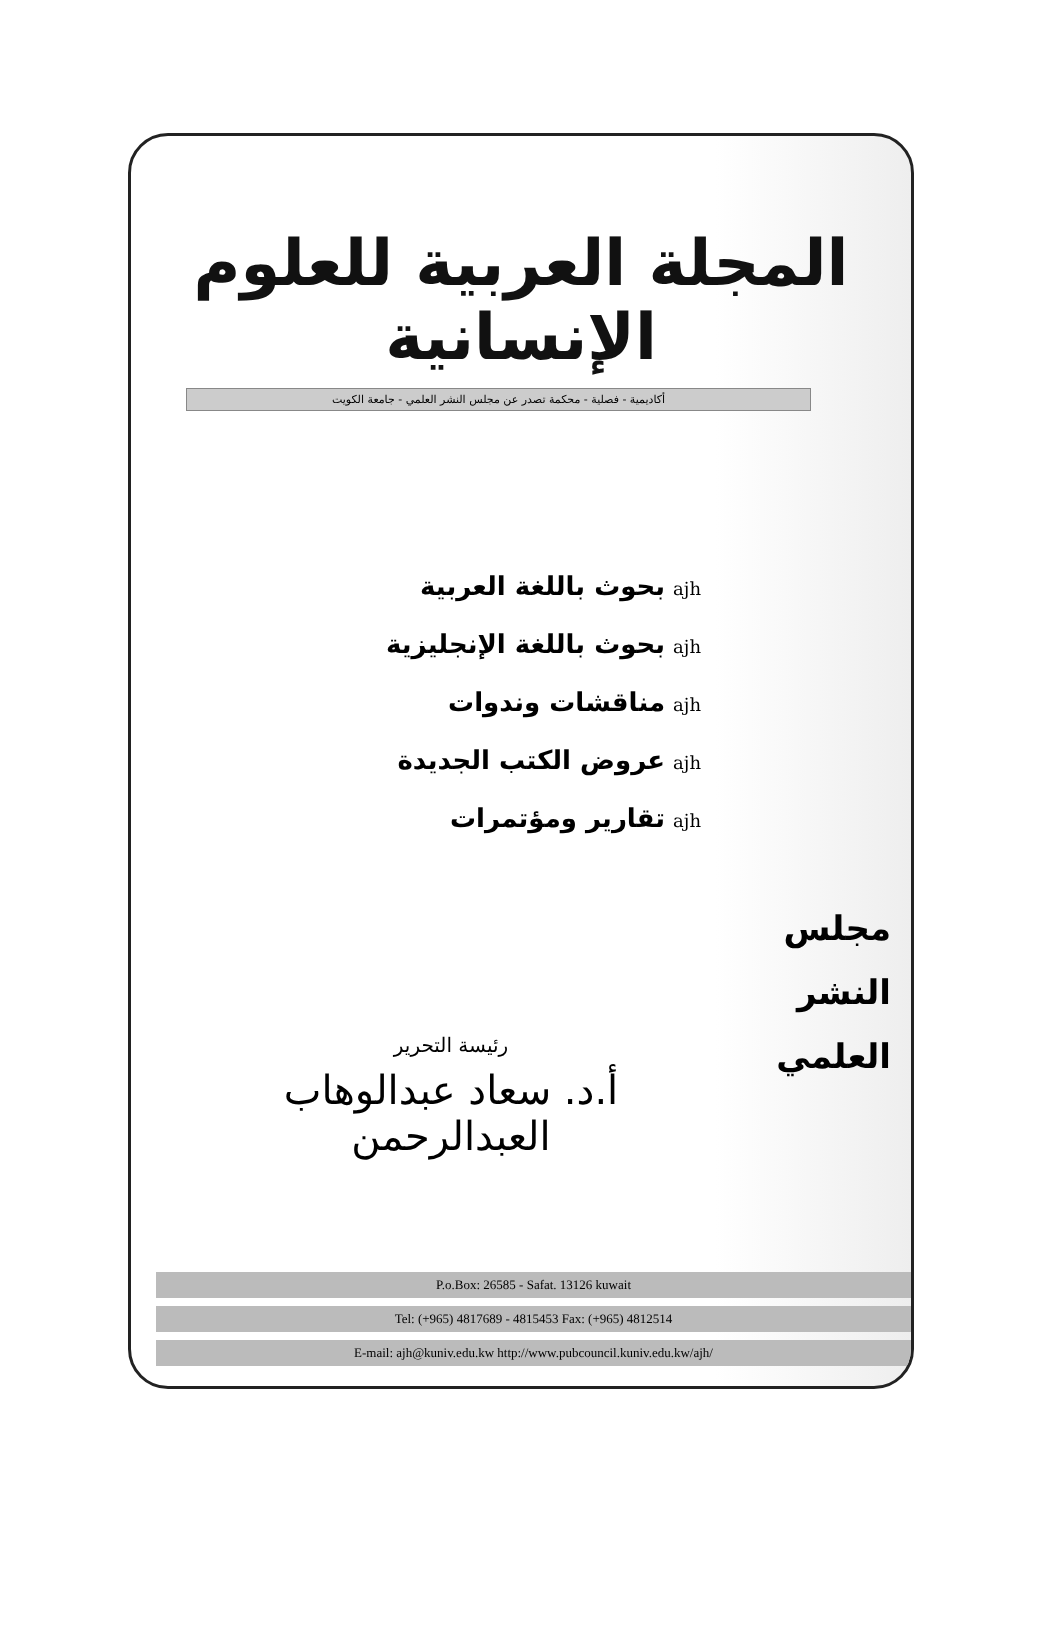المجلة العربية للعلوم الإنسانية
أكاديمية - فصلية - محكمة تصدر عن مجلس النشر العلمي - جامعة الكويت
ajhبحوث باللغة العربية
ajhبحوث باللغة الإنجليزية
ajhمناقشات وندوات
ajhعروض الكتب الجديدة
ajhتقارير ومؤتمرات
مجلس
النشر
العلمي
رئيسة التحرير
أ.د. سعاد عبدالوهاب العبدالرحمن
P.o.Box: 26585 - Safat. 13126 kuwait
Tel: (+965) 4817689 - 4815453 Fax: (+965) 4812514
E-mail: ajh@kuniv.edu.kw http://www.pubcouncil.kuniv.edu.kw/ajh/